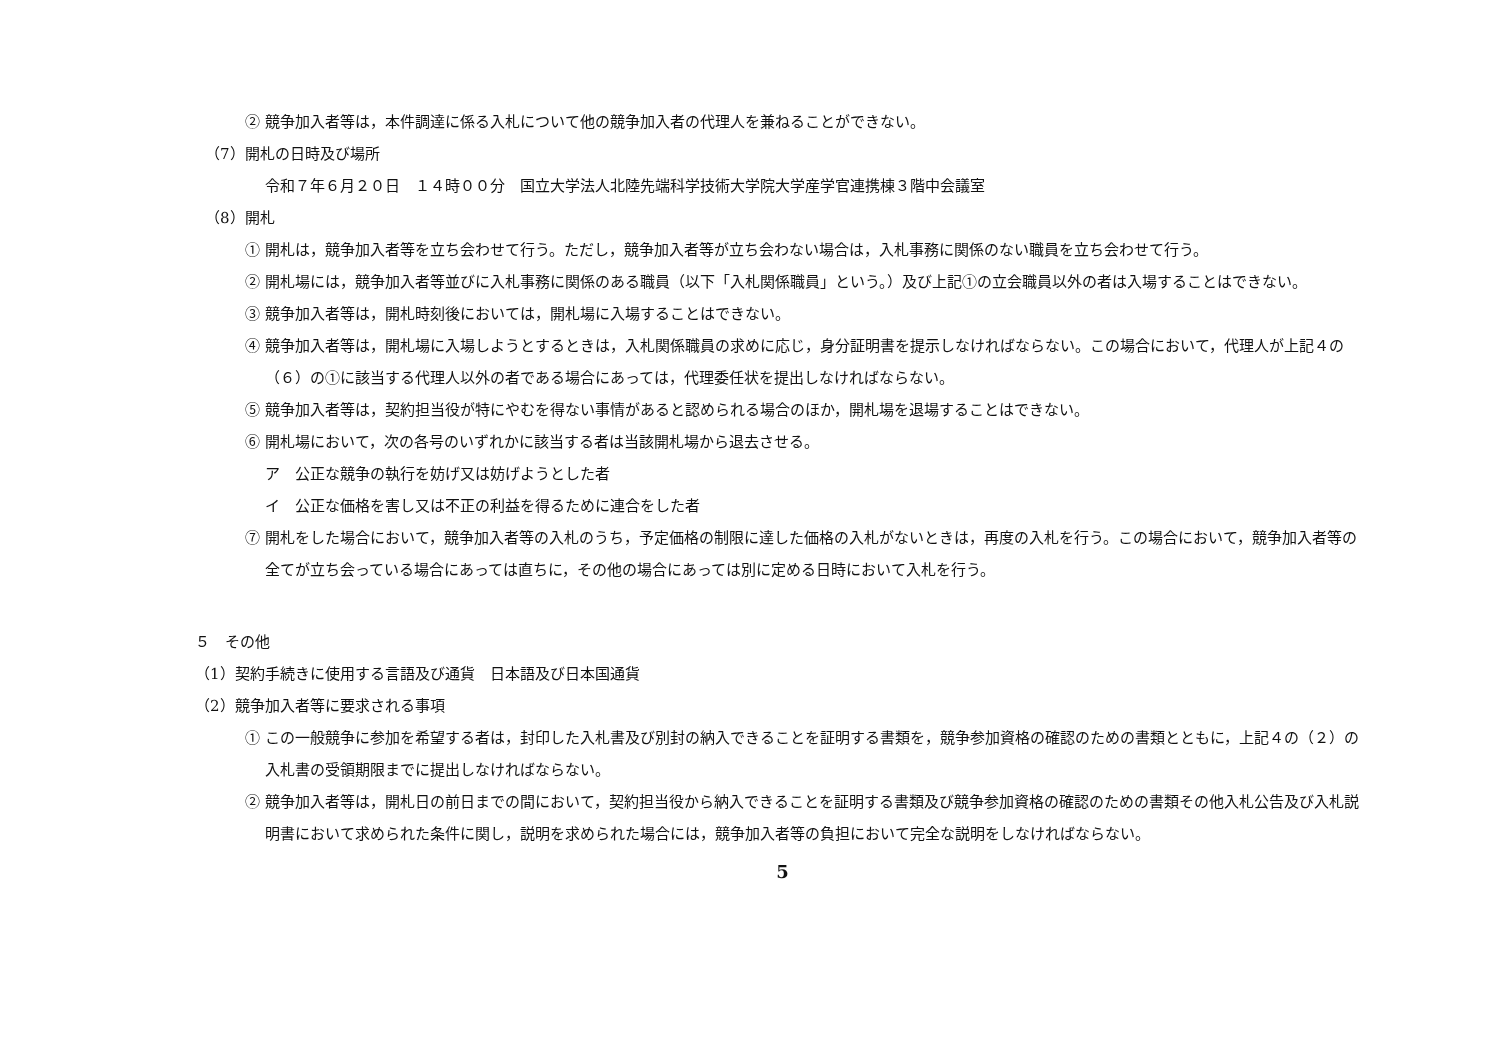② 競争加入者等は，本件調達に係る入札について他の競争加入者の代理人を兼ねることができない。
（7）開札の日時及び場所
令和７年６月２０日　１４時００分　国立大学法人北陸先端科学技術大学院大学産学官連携棟３階中会議室
（8）開札
① 開札は，競争加入者等を立ち会わせて行う。ただし，競争加入者等が立ち会わない場合は，入札事務に関係のない職員を立ち会わせて行う。
② 開札場には，競争加入者等並びに入札事務に関係のある職員（以下「入札関係職員」という。）及び上記①の立会職員以外の者は入場することはできない。
③ 競争加入者等は，開札時刻後においては，開札場に入場することはできない。
④ 競争加入者等は，開札場に入場しようとするときは，入札関係職員の求めに応じ，身分証明書を提示しなければならない。この場合において，代理人が上記４の（６）の①に該当する代理人以外の者である場合にあっては，代理委任状を提出しなければならない。
⑤ 競争加入者等は，契約担当役が特にやむを得ない事情があると認められる場合のほか，開札場を退場することはできない。
⑥ 開札場において，次の各号のいずれかに該当する者は当該開札場から退去させる。
ア　公正な競争の執行を妨げ又は妨げようとした者
イ　公正な価格を害し又は不正の利益を得るために連合をした者
⑦ 開札をした場合において，競争加入者等の入札のうち，予定価格の制限に達した価格の入札がないときは，再度の入札を行う。この場合において，競争加入者等の全てが立ち会っている場合にあっては直ちに，その他の場合にあっては別に定める日時において入札を行う。
５　その他
（1）契約手続きに使用する言語及び通貨　日本語及び日本国通貨
（2）競争加入者等に要求される事項
① この一般競争に参加を希望する者は，封印した入札書及び別封の納入できることを証明する書類を，競争参加資格の確認のための書類とともに，上記４の（２）の入札書の受領期限までに提出しなければならない。
② 競争加入者等は，開札日の前日までの間において，契約担当役から納入できることを証明する書類及び競争参加資格の確認のための書類その他入札公告及び入札説明書において求められた条件に関し，説明を求められた場合には，競争加入者等の負担において完全な説明をしなければならない。
5